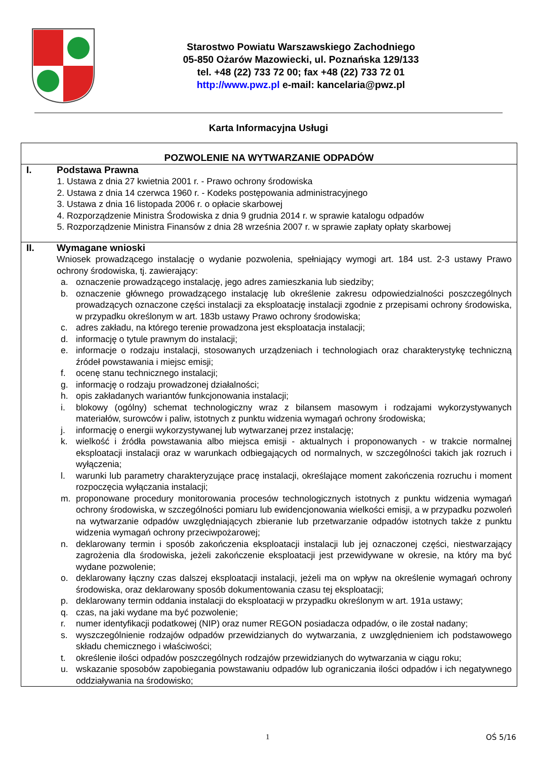Starostwo Powiatu Warszawskiego Zachodniego
05-850 Ożarów Mazowiecki, ul. Poznańska 129/133
tel. +48 (22) 733 72 00; fax +48 (22) 733 72 01
http://www.pwz.pl e-mail: kancelaria@pwz.pl
Karta Informacyjna Usługi
| POZWOLENIE NA WYTWARZANIE ODPADÓW | |
| I. | Podstawa Prawna 1. Ustawa z dnia 27 kwietnia 2001 r. - Prawo ochrony środowiska 2. Ustawa z dnia 14 czerwca 1960 r. - Kodeks postępowania administracyjnego 3. Ustawa z dnia 16 listopada 2006 r. o opłacie skarbowej 4. Rozporządzenie Ministra Środowiska z dnia 9 grudnia 2014 r. w sprawie katalogu odpadów 5. Rozporządzenie Ministra Finansów z dnia 28 września 2007 r. w sprawie zapłaty opłaty skarbowej |
| II. | Wymagane wnioski Wniosek prowadzącego instalację o wydanie pozwolenia, spełniający wymogi art. 184 ust. 2-3 ustawy Prawo ochrony środowiska, tj. zawierający: a. oznaczenie prowadzącego instalację, jego adres zamieszkania lub siedziby; b. oznaczenie głównego prowadzącego instalację lub określenie zakresu odpowiedzialności poszczególnych prowadzących oznaczone części instalacji za eksploatację instalacji zgodnie z przepisami ochrony środowiska, w przypadku określonym w art. 183b ustawy Prawo ochrony środowiska; c. adres zakładu, na którego terenie prowadzona jest eksploatacja instalacji; d. informację o tytule prawnym do instalacji; e. informacje o rodzaju instalacji, stosowanych urządzeniach i technologiach oraz charakterystykę techniczną źródeł powstawania i miejsc emisji; f. ocenę stanu technicznego instalacji; g. informację o rodzaju prowadzonej działalności; h. opis zakładanych wariantów funkcjonowania instalacji; i. blokowy (ogólny) schemat technologiczny wraz z bilansem masowym i rodzajami wykorzystywanych materiałów, surowców i paliw, istotnych z punktu widzenia wymagań ochrony środowiska; j. informację o energii wykorzystywanej lub wytwarzanej przez instalację; k. wielkość i źródła powstawania albo miejsca emisji - aktualnych i proponowanych - w trakcie normalnej eksploatacji instalacji oraz w warunkach odbiegających od normalnych, w szczególności takich jak rozruch i wyłączenia; l. warunki lub parametry charakteryzujące pracę instalacji, określające moment zakończenia rozruchu i moment rozpoczęcia wyłączania instalacji; m. proponowane procedury monitorowania procesów technologicznych istotnych z punktu widzenia wymagań ochrony środowiska, w szczególności pomiaru lub ewidencjonowania wielkości emisji, a w przypadku pozwoleń na wytwarzanie odpadów uwzględniających zbieranie lub przetwarzanie odpadów istotnych także z punktu widzenia wymagań ochrony przeciwpożarowej; n. deklarowany termin i sposób zakończenia eksploatacji instalacji lub jej oznaczonej części, niestwarzający zagrożenia dla środowiska, jeżeli zakończenie eksploatacji jest przewidywane w okresie, na który ma być wydane pozwolenie; o. deklarowany łączny czas dalszej eksploatacji instalacji, jeżeli ma on wpływ na określenie wymagań ochrony środowiska, oraz deklarowany sposób dokumentowania czasu tej eksploatacji; p. deklarowany termin oddania instalacji do eksploatacji w przypadku określonym w art. 191a ustawy; q. czas, na jaki wydane ma być pozwolenie; r. numer identyfikacji podatkowej (NIP) oraz numer REGON posiadacza odpadów, o ile został nadany; s. wyszczególnienie rodzajów odpadów przewidzianych do wytwarzania, z uwzględnieniem ich podstawowego składu chemicznego i właściwości; t. określenie ilości odpadów poszczególnych rodzajów przewidzianych do wytwarzania w ciągu roku; u. wskazanie sposobów zapobiegania powstawaniu odpadów lub ograniczania ilości odpadów i ich negatywnego oddziaływania na środowisko; |
1 OŚ 5/16